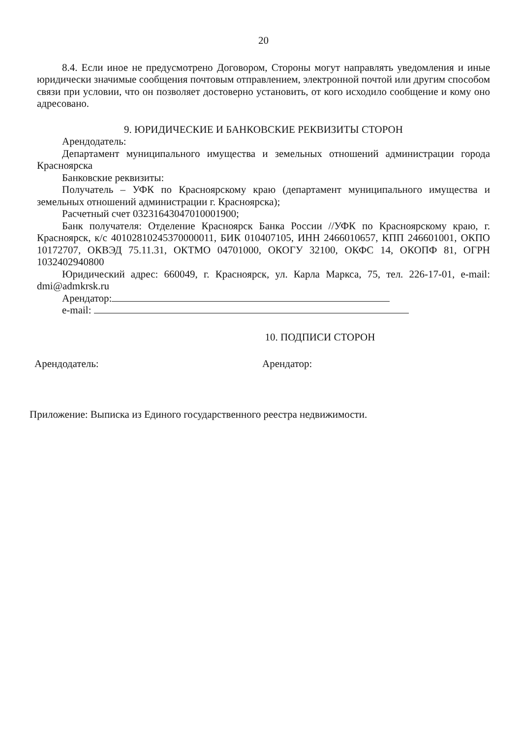20
8.4. Если иное не предусмотрено Договором, Стороны могут направлять уведомления и иные юридически значимые сообщения почтовым отправлением, электронной почтой или другим способом связи при условии, что он позволяет достоверно установить, от кого исходило сообщение и кому оно адресовано.
9. ЮРИДИЧЕСКИЕ И БАНКОВСКИЕ РЕКВИЗИТЫ СТОРОН
Арендодатель:
Департамент муниципального имущества и земельных отношений администрации города Красноярска
Банковские реквизиты:
Получатель – УФК по Красноярскому краю (департамент муниципального имущества и земельных отношений администрации г. Красноярска);
Расчетный счет 03231643047010001900;
Банк получателя: Отделение Красноярск Банка России //УФК по Красноярскому краю, г. Красноярск, к/с 40102810245370000011, БИК 010407105, ИНН 2466010657, КПП 246601001, ОКПО 10172707, ОКВЭД 75.11.31, ОКТМО 04701000, ОКОГУ 32100, ОКФС 14, ОКОПФ 81, ОГРН 1032402940800
Юридический адрес: 660049, г. Красноярск, ул. Карла Маркса, 75, тел. 226-17-01, e-mail: dmi@admkrsk.ru
Арендатор:
e-mail:
10. ПОДПИСИ СТОРОН
Арендодатель: Арендатор:
Приложение: Выписка из Единого государственного реестра недвижимости.